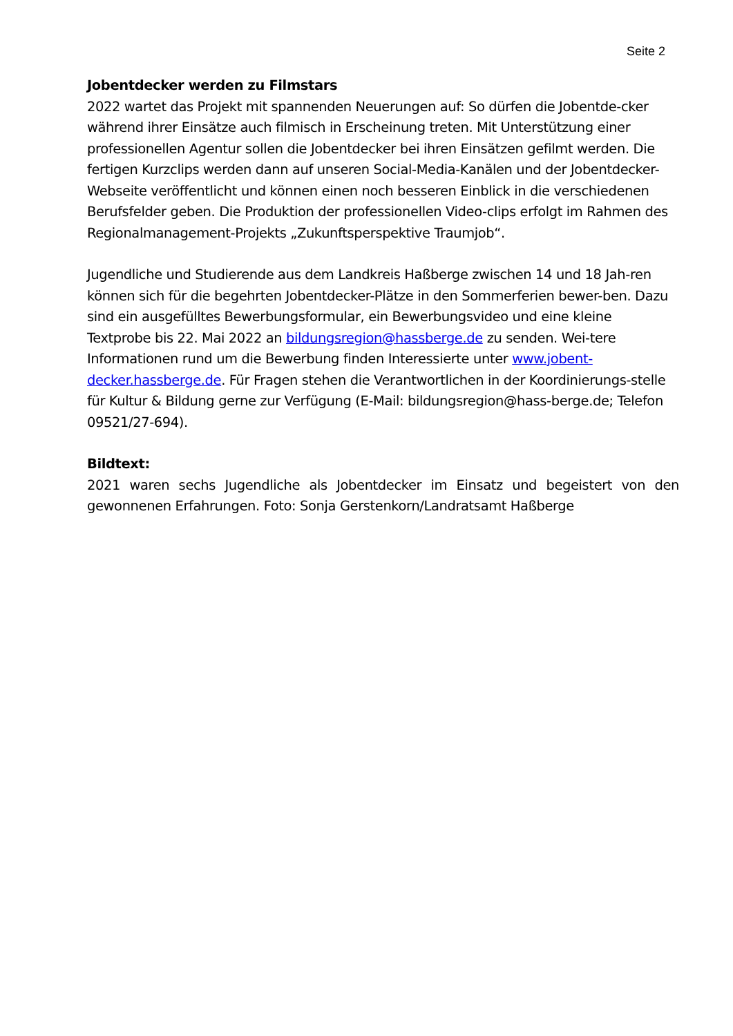Seite 2
Jobentdecker werden zu Filmstars
2022 wartet das Projekt mit spannenden Neuerungen auf: So dürfen die Jobentde-cker während ihrer Einsätze auch filmisch in Erscheinung treten. Mit Unterstützung einer professionellen Agentur sollen die Jobentdecker bei ihren Einsätzen gefilmt werden. Die fertigen Kurzclips werden dann auf unseren Social-Media-Kanälen und der Jobentdecker-Webseite veröffentlicht und können einen noch besseren Einblick in die verschiedenen Berufsfelder geben. Die Produktion der professionellen Video-clips erfolgt im Rahmen des Regionalmanagement-Projekts „Zukunftsperspektive Traumjob“.
Jugendliche und Studierende aus dem Landkreis Haßberge zwischen 14 und 18 Jah-ren können sich für die begehrten Jobentdecker-Plätze in den Sommerferien bewer-ben. Dazu sind ein ausgefülltes Bewerbungsformular, ein Bewerbungsvideo und eine kleine Textprobe bis 22. Mai 2022 an bildungsregion@hassberge.de zu senden. Wei-tere Informationen rund um die Bewerbung finden Interessierte unter www.jobent-decker.hassberge.de. Für Fragen stehen die Verantwortlichen in der Koordinierungs-stelle für Kultur & Bildung gerne zur Verfügung (E-Mail: bildungsregion@hass-berge.de; Telefon 09521/27-694).
Bildtext:
2021 waren sechs Jugendliche als Jobentdecker im Einsatz und begeistert von den gewonnenen Erfahrungen. Foto: Sonja Gerstenkorn/Landratsamt Haßberge